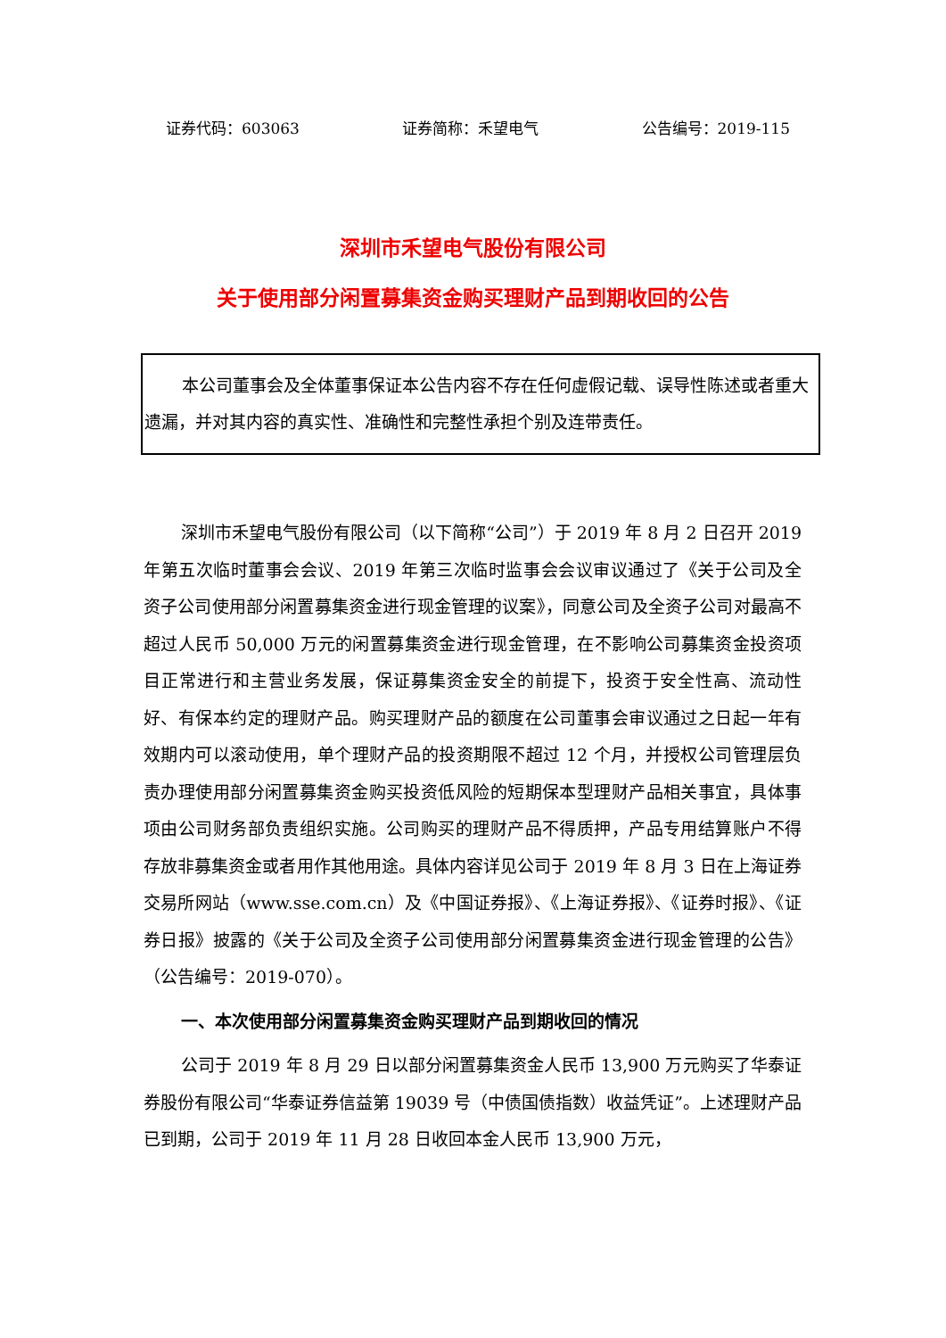证券代码：603063 证券简称：禾望电气 公告编号：2019-115
深圳市禾望电气股份有限公司
关于使用部分闲置募集资金购买理财产品到期收回的公告
本公司董事会及全体董事保证本公告内容不存在任何虚假记载、误导性陈述或者重大遗漏，并对其内容的真实性、准确性和完整性承担个别及连带责任。
深圳市禾望电气股份有限公司（以下简称“公司”）于 2019 年 8 月 2 日召开 2019 年第五次临时董事会会议、2019 年第三次临时监事会会议审议通过了《关于公司及全资子公司使用部分闲置募集资金进行现金管理的议案》，同意公司及全资子公司对最高不超过人民币 50,000 万元的闲置募集资金进行现金管理，在不影响公司募集资金投资项目正常进行和主营业务发展，保证募集资金安全的前提下，投资于安全性高、流动性好、有保本约定的理财产品。购买理财产品的额度在公司董事会审议通过之日起一年有效期内可以滚动使用，单个理财产品的投资期限不超过 12 个月，并授权公司管理层负责办理使用部分闲置募集资金购买投资低风险的短期保本型理财产品相关事宜，具体事项由公司财务部负责组织实施。公司购买的理财产品不得质押，产品专用结算账户不得存放非募集资金或者用作其他用途。具体内容详见公司于 2019 年 8 月 3 日在上海证券交易所网站（www.sse.com.cn）及《中国证券报》、《上海证券报》、《证券时报》、《证券日报》披露的《关于公司及全资子公司使用部分闲置募集资金进行现金管理的公告》（公告编号：2019-070）。
一、本次使用部分闲置募集资金购买理财产品到期收回的情况
公司于 2019 年 8 月 29 日以部分闲置募集资金人民币 13,900 万元购买了华泰证券股份有限公司“华泰证券信益第 19039 号（中债国债指数）收益凭证”。上述理财产品已到期，公司于 2019 年 11 月 28 日收回本金人民币 13,900 万元，